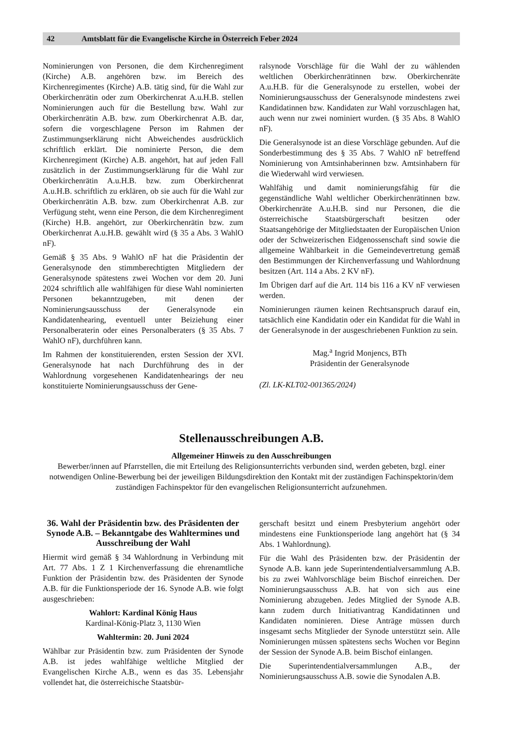42 Amtsblatt für die Evangelische Kirche in Österreich Feber 2024
Nominierungen von Personen, die dem Kirchenregiment (Kirche) A.B. angehören bzw. im Bereich des Kirchenregimentes (Kirche) A.B. tätig sind, für die Wahl zur Oberkirchenrätin oder zum Oberkirchenrat A.u.H.B. stellen Nominierungen auch für die Bestellung bzw. Wahl zur Oberkirchenrätin A.B. bzw. zum Oberkirchenrat A.B. dar, sofern die vorgeschlagene Person im Rahmen der Zustimmungserklärung nicht Abweichendes ausdrücklich schriftlich erklärt. Die nominierte Person, die dem Kirchenregiment (Kirche) A.B. angehört, hat auf jeden Fall zusätzlich in der Zustimmungserklärung für die Wahl zur Oberkirchenrätin A.u.H.B. bzw. zum Oberkirchenrat A.u.H.B. schriftlich zu erklären, ob sie auch für die Wahl zur Oberkirchenrätin A.B. bzw. zum Oberkirchenrat A.B. zur Verfügung steht, wenn eine Person, die dem Kirchenregiment (Kirche) H.B. angehört, zur Oberkirchenrätin bzw. zum Oberkirchenrat A.u.H.B. gewählt wird (§ 35 a Abs. 3 WahlO nF).
Gemäß § 35 Abs. 9 WahlO nF hat die Präsidentin der Generalsynode den stimmberechtigten Mitgliedern der Generalsynode spätestens zwei Wochen vor dem 20. Juni 2024 schriftlich alle wahlfähigen für diese Wahl nominierten Personen bekanntzugeben, mit denen der Nominierungsausschuss der Generalsynode ein Kandidatenhearing, eventuell unter Beiziehung einer Personalberaterin oder eines Personalberaters (§ 35 Abs. 7 WahlO nF), durchführen kann.
Im Rahmen der konstituierenden, ersten Session der XVI. Generalsynode hat nach Durchführung des in der Wahlordnung vorgesehenen Kandidatenhearings der neu konstituierte Nominierungsausschuss der Gene-
ralsynode Vorschläge für die Wahl der zu wählenden weltlichen Oberkirchenrätinnen bzw. Oberkirchenräte A.u.H.B. für die Generalsynode zu erstellen, wobei der Nominierungsausschuss der Generalsynode mindestens zwei Kandidatinnen bzw. Kandidaten zur Wahl vorzuschlagen hat, auch wenn nur zwei nominiert wurden. (§ 35 Abs. 8 WahlO nF).
Die Generalsynode ist an diese Vorschläge gebunden. Auf die Sonderbestimmung des § 35 Abs. 7 WahlO nF betreffend Nominierung von Amtsinhaberinnen bzw. Amtsinhabern für die Wiederwahl wird verwiesen.
Wahlfähig und damit nominierungsfähig für die gegenständliche Wahl weltlicher Oberkirchenrätinnen bzw. Oberkirchenräte A.u.H.B. sind nur Personen, die die österreichische Staatsbürgerschaft besitzen oder Staatsangehörige der Mitgliedstaaten der Europäischen Union oder der Schweizerischen Eidgenossenschaft sind sowie die allgemeine Wählbarkeit in die Gemeindevertretung gemäß den Bestimmungen der Kirchenverfassung und Wahlordnung besitzen (Art. 114 a Abs. 2 KV nF).
Im Übrigen darf auf die Art. 114 bis 116 a KV nF verwiesen werden.
Nominierungen räumen keinen Rechtsanspruch darauf ein, tatsächlich eine Kandidatin oder ein Kandidat für die Wahl in der Generalsynode in der ausgeschriebenen Funktion zu sein.
Mag.<sup>a</sup> Ingrid Monjencs, BTh
Präsidentin der Generalsynode
(Zl. LK-KLT02-001365/2024)
Stellenausschreibungen A.B.
Allgemeiner Hinweis zu den Ausschreibungen
Bewerber/innen auf Pfarrstellen, die mit Erteilung des Religionsunterrichts verbunden sind, werden gebeten, bzgl. einer notwendigen Online-Bewerbung bei der jeweiligen Bildungsdirektion den Kontakt mit der zuständigen Fachinspektorin/dem zuständigen Fachinspektor für den evangelischen Religionsunterricht aufzunehmen.
36. Wahl der Präsidentin bzw. des Präsidenten der Synode A.B. – Bekanntgabe des Wahltermines und Ausschreibung der Wahl
Hiermit wird gemäß § 34 Wahlordnung in Verbindung mit Art. 77 Abs. 1 Z 1 Kirchenverfassung die ehrenamtliche Funktion der Präsidentin bzw. des Präsidenten der Synode A.B. für die Funktionsperiode der 16. Synode A.B. wie folgt ausgeschrieben:
Wahlort: Kardinal König Haus
Kardinal-König-Platz 3, 1130 Wien
Wahltermin: 20. Juni 2024
Wählbar zur Präsidentin bzw. zum Präsidenten der Synode A.B. ist jedes wahlfähige weltliche Mitglied der Evangelischen Kirche A.B., wenn es das 35. Lebensjahr vollendet hat, die österreichische Staatsbür-
gerschaft besitzt und einem Presbyterium angehört oder mindestens eine Funktionsperiode lang angehört hat (§ 34 Abs. 1 Wahlordnung).
Für die Wahl des Präsidenten bzw. der Präsidentin der Synode A.B. kann jede Superintendentialversammlung A.B. bis zu zwei Wahlvorschläge beim Bischof einreichen. Der Nominierungsausschuss A.B. hat von sich aus eine Nominierung abzugeben. Jedes Mitglied der Synode A.B. kann zudem durch Initiativantrag Kandidatinnen und Kandidaten nominieren. Diese Anträge müssen durch insgesamt sechs Mitglieder der Synode unterstützt sein. Alle Nominierungen müssen spätestens sechs Wochen vor Beginn der Session der Synode A.B. beim Bischof einlangen.
Die Superintendentialversammlungen A.B., der Nominierungsausschuss A.B. sowie die Synodalen A.B.